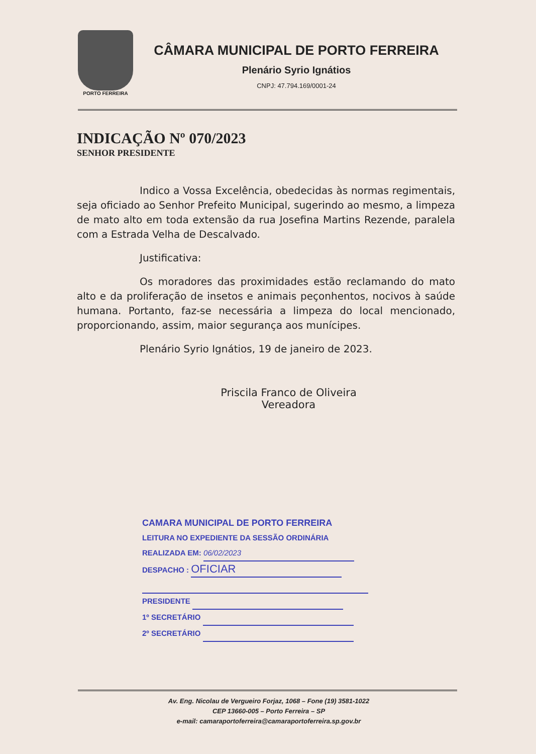PORTO FERREIRA
CÂMARA MUNICIPAL DE PORTO FERREIRA
Plenário Syrio Ignátios
CNPJ: 47.794.169/0001-24
INDICAÇÃO Nº 070/2023
SENHOR PRESIDENTE
Indico a Vossa Excelência, obedecidas às normas regimentais, seja oficiado ao Senhor Prefeito Municipal, sugerindo ao mesmo, a limpeza de mato alto em toda extensão da rua Josefina Martins Rezende, paralela com a Estrada Velha de Descalvado.
Justificativa:
Os moradores das proximidades estão reclamando do mato alto e da proliferação de insetos e animais peçonhentos, nocivos à saúde humana. Portanto, faz-se necessária a limpeza do local mencionado, proporcionando, assim, maior segurança aos munícipes.
Plenário Syrio Ignátios, 19 de janeiro de 2023.
Priscila Franco de Oliveira
Vereadora
CAMARA MUNICIPAL DE PORTO FERREIRA
LEITURA NO EXPEDIENTE DA SESSÃO ORDINÁRIA
REALIZADA EM: 06/02/2023
DESPACHO : OFICIAR
PRESIDENTE
1º SECRETÁRIO
2º SECRETÁRIO
Av. Eng. Nicolau de Vergueiro Forjaz, 1068 – Fone (19) 3581-1022
CEP 13660-005 – Porto Ferreira – SP
e-mail: camaraportoferreira@camaraportoferreira.sp.gov.br